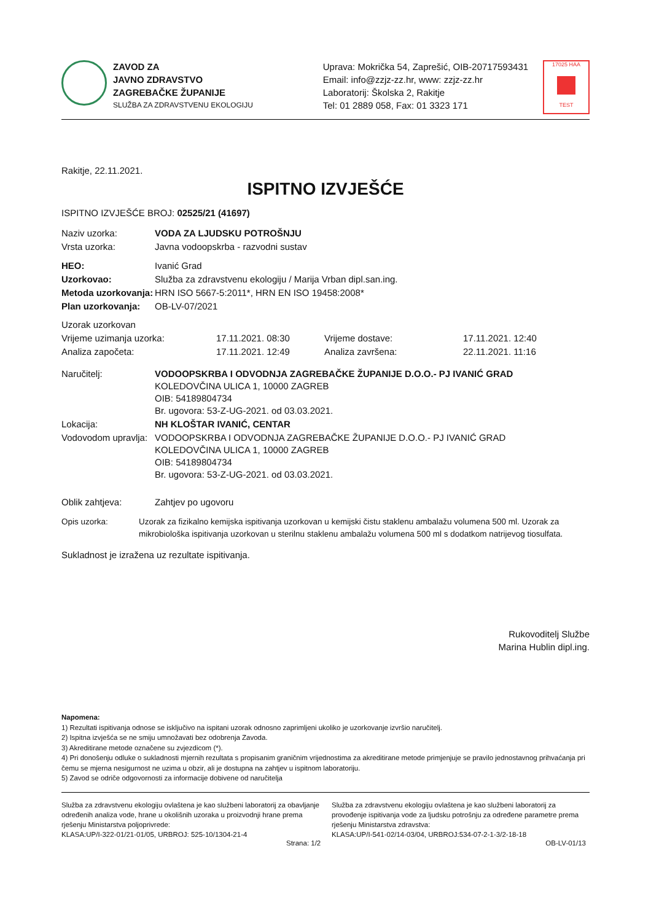ZAVOD ZA
JAVNO ZDRAVSTVO
ZAGREBAČKE ŽUPANIJE
SLUŽBA ZA ZDRAVSTVENU EKOLOGIJU
Uprava: Mokrička 54, Zaprešić, OIB-20717593431
Email: info@zzjz-zz.hr, www: zzjz-zz.hr
Laboratorij: Školska 2, Rakitje
Tel: 01 2889 058, Fax: 01 3323 171
17025 HAA TEST
Rakitje, 22.11.2021.
ISPITNO IZVJEŠĆE
ISPITNO IZVJEŠĆE BROJ: 02525/21 (41697)
| Naziv uzorka: | VODA ZA LJUDSKU POTROŠNJU |
| Vrsta uzorka: | Javna vodoopskrba - razvodni sustav |
| HEO: | Ivanić Grad |
| Uzorkovao: | Služba za zdravstvenu ekologiju / Marija Vrban dipl.san.ing. |
| Metoda uzorkovanja: | HRN ISO 5667-5:2011*, HRN EN ISO 19458:2008* |
| Plan uzorkovanja: | OB-LV-07/2021 |
| Uzorak uzorkovan | | | |
| Vrijeme uzimanja uzorka: | 17.11.2021. 08:30 | Vrijeme dostave: | 17.11.2021. 12:40 |
| Analiza započeta: | 17.11.2021. 12:49 | Analiza završena: | 22.11.2021. 11:16 |
| Naručitelj: | VODOOPSKRBA I ODVODNJA ZAGREBAČKE ŽUPANIJE D.O.O.- PJ IVANIĆ GRAD KOLEDOVČINA ULICA 1, 10000 ZAGREB OIB: 54189804734 Br. ugovora: 53-Z-UG-2021. od 03.03.2021. |
| Lokacija: | NH KLOŠTAR IVANIĆ, CENTAR |
| Vodovodom upravlja: | VODOOPSKRBA I ODVODNJA ZAGREBAČKE ŽUPANIJE D.O.O.- PJ IVANIĆ GRAD KOLEDOVČINA ULICA 1, 10000 ZAGREB OIB: 54189804734 Br. ugovora: 53-Z-UG-2021. od 03.03.2021. |
| Oblik zahtjeva: | Zahtjev po ugovoru |
| Opis uzorka: | Uzorak za fizikalno kemijska ispitivanja uzorkovan u kemijski čistu staklenu ambalažu volumena 500 ml. Uzorak za mikrobiološka ispitivanja uzorkovan u sterilnu staklenu ambalažu volumena 500 ml s dodatkom natrijevog tiosulfata. |
Sukladnost je izražena uz rezultate ispitivanja.
Rukovoditelj Službe
Marina Hublin dipl.ing.
Napomena:
1) Rezultati ispitivanja odnose se isključivo na ispitani uzorak odnosno zaprimljeni ukoliko je uzorkovanje izvršio naručitelj.
2) Ispitna izvješća se ne smiju umnožavati bez odobrenja Zavoda.
3) Akreditirane metode označene su zvjezdicom (*).
4) Pri donošenju odluke o sukladnosti mjernih rezultata s propisanim graničnim vrijednostima za akreditirane metode primjenjuje se pravilo jednostavnog prihvaćanja pri čemu se mjerna nesigurnost ne uzima u obzir, ali je dostupna na zahtjev u ispitnom laboratoriju.
5) Zavod se odriče odgovornosti za informacije dobivene od naručitelja
Služba za zdravstvenu ekologiju ovlaštena je kao službeni laboratorij za obavljanje određenih analiza vode, hrane u okolišnih uzoraka u proizvodnji hrane prema rješenju Ministarstva poljoprivrede:
KLASA:UP/I-322-01/21-01/05, URBROJ: 525-10/1304-21-4
Služba za zdravstvenu ekologiju ovlaštena je kao službeni laboratorij za provođenje ispitivanja vode za ljudsku potrošnju za određene parametre prema rješenju Ministarstva zdravstva:
KLASA:UP/I-541-02/14-03/04, URBROJ:534-07-2-1-3/2-18-18
Strana: 1/2 OB-LV-01/13